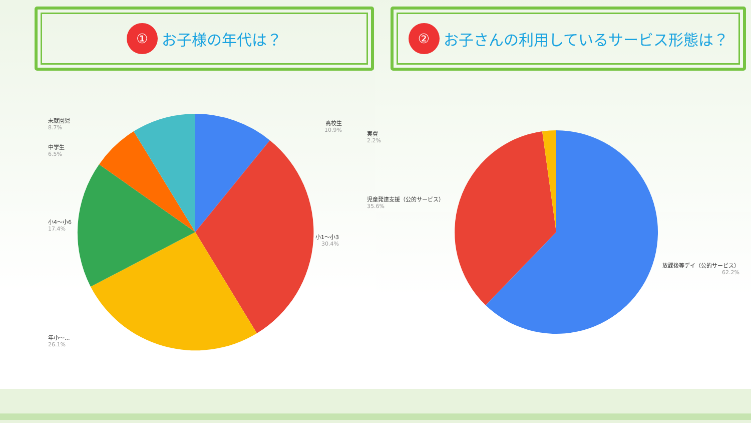① お子様の年代は？ ② お子さんの利用しているサービス形態は？
未就園児
8.7%
中学生
6.5%
小4〜小6
17.4%
年小〜...
26.1%
高校生
10.9%
小1〜小3
30.4%
実費
2.2%
児童発達支援（公的サービス）
35.6%
放課後等デイ（公的サービス）
62.2%